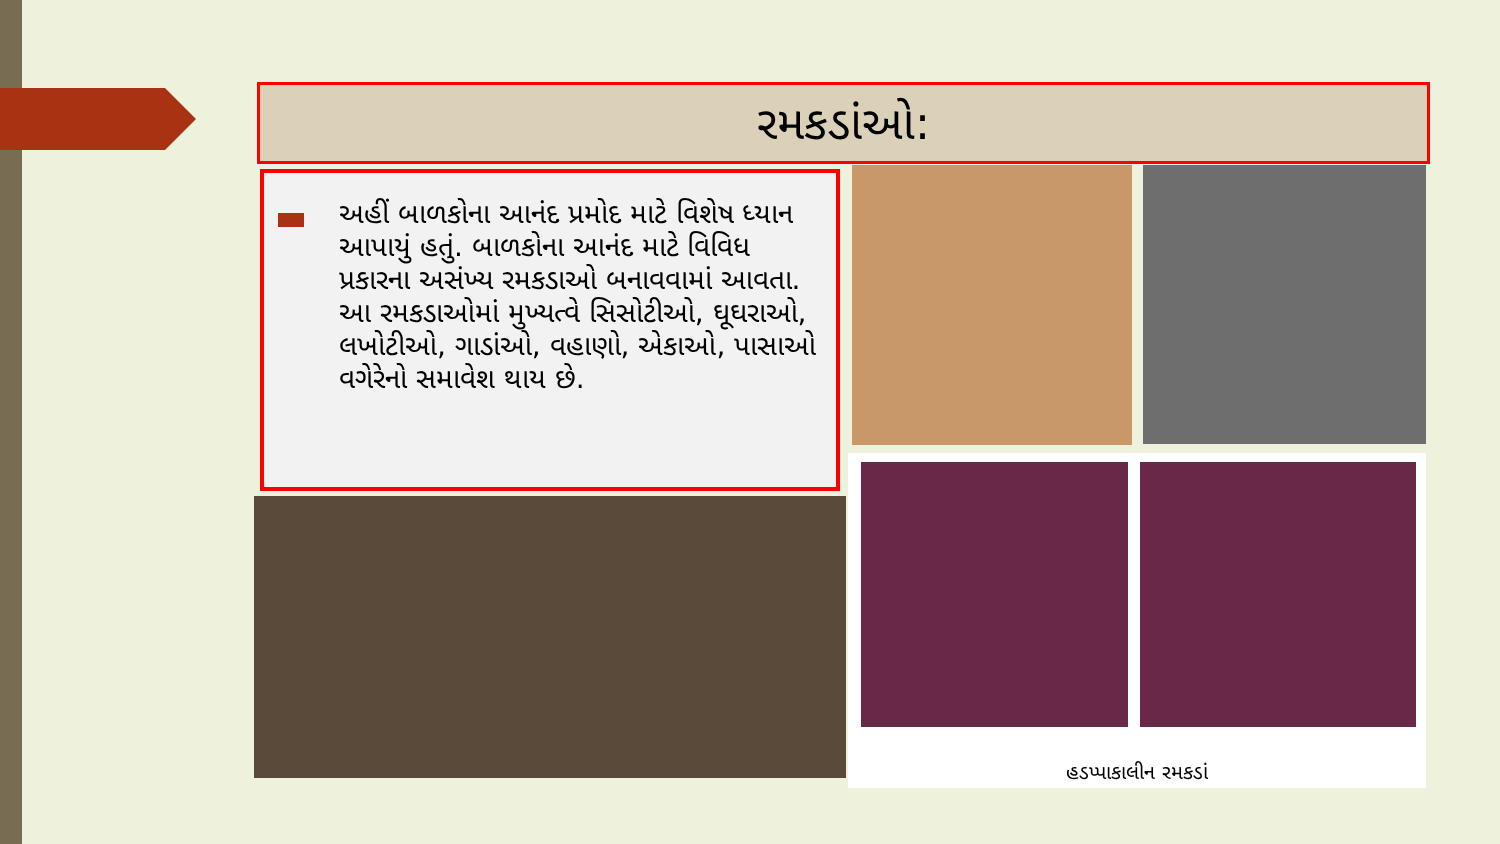રમકડાંઓ:
અહીં બાળકોના આનંદ પ્રમોદ માટે વિશેષ ધ્યાન આપાયું હતું. બાળકોના આનંદ માટે વિવિધ પ્રકારના અસંખ્ય રમકડાઓ બનાવવામાં આવતા. આ રમકડાઓમાં મુખ્યત્વે સિસોટીઓ, ઘૂઘરાઓ, લખોટીઓ, ગાડાંઓ, વહાણો, એકાઓ, પાસાઓ વગેરેનો સમાવેશ થાય છે.
હડપ્પાકાલીન રમકડાં